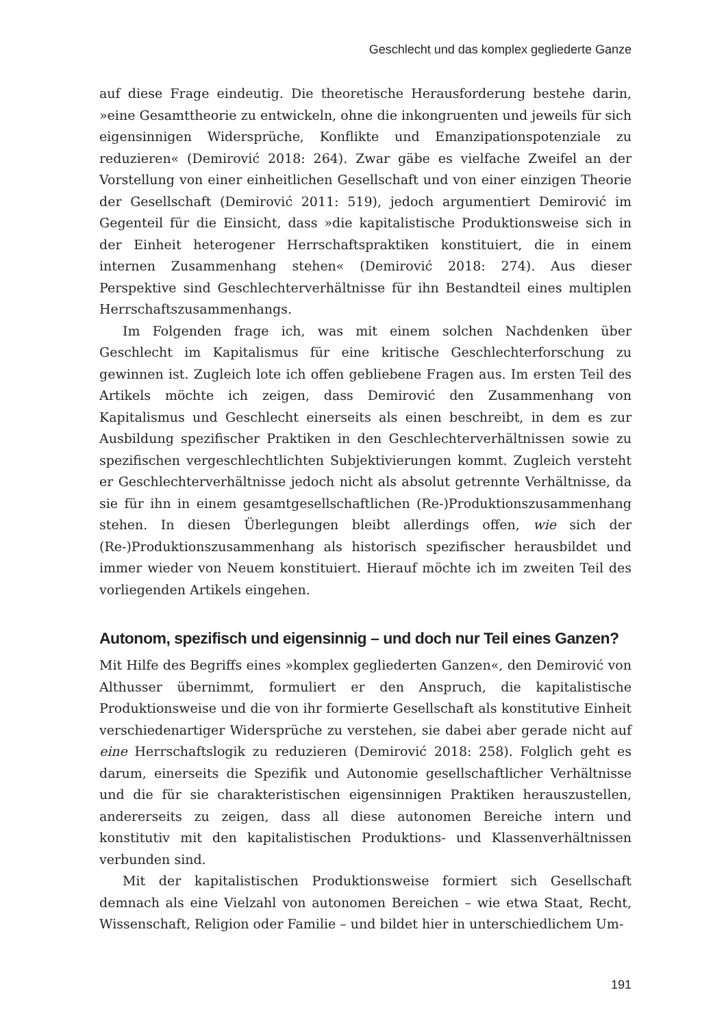Geschlecht und das komplex gegliederte Ganze
auf diese Frage eindeutig. Die theoretische Herausforderung bestehe darin, »eine Gesamttheorie zu entwickeln, ohne die inkongruenten und jeweils für sich eigensinnigen Widersprüche, Konflikte und Emanzipationspotenziale zu reduzieren« (Demirović 2018: 264). Zwar gäbe es vielfache Zweifel an der Vorstellung von einer einheitlichen Gesellschaft und von einer einzigen Theorie der Gesellschaft (Demirović 2011: 519), jedoch argumentiert Demirović im Gegenteil für die Einsicht, dass »die kapitalistische Produktionsweise sich in der Einheit heterogener Herrschaftspraktiken konstituiert, die in einem internen Zusammenhang stehen« (Demirović 2018: 274). Aus dieser Perspektive sind Geschlechterverhältnisse für ihn Bestandteil eines multiplen Herrschaftszusammenhangs.
Im Folgenden frage ich, was mit einem solchen Nachdenken über Geschlecht im Kapitalismus für eine kritische Geschlechterforschung zu gewinnen ist. Zugleich lote ich offen gebliebene Fragen aus. Im ersten Teil des Artikels möchte ich zeigen, dass Demirović den Zusammenhang von Kapitalismus und Geschlecht einerseits als einen beschreibt, in dem es zur Ausbildung spezifischer Praktiken in den Geschlechterverhältnissen sowie zu spezifischen vergeschlechtlichten Subjektivierungen kommt. Zugleich versteht er Geschlechterverhältnisse jedoch nicht als absolut getrennte Verhältnisse, da sie für ihn in einem gesamtgesellschaftlichen (Re-)Produktionszusammenhang stehen. In diesen Überlegungen bleibt allerdings offen, wie sich der (Re-)Produktionszusammenhang als historisch spezifischer herausbildet und immer wieder von Neuem konstituiert. Hierauf möchte ich im zweiten Teil des vorliegenden Artikels eingehen.
Autonom, spezifisch und eigensinnig – und doch nur Teil eines Ganzen?
Mit Hilfe des Begriffs eines »komplex gegliederten Ganzen«, den Demirović von Althusser übernimmt, formuliert er den Anspruch, die kapitalistische Produktionsweise und die von ihr formierte Gesellschaft als konstitutive Einheit verschiedenartiger Widersprüche zu verstehen, sie dabei aber gerade nicht auf eine Herrschaftslogik zu reduzieren (Demirović 2018: 258). Folglich geht es darum, einerseits die Spezifik und Autonomie gesellschaftlicher Verhältnisse und die für sie charakteristischen eigensinnigen Praktiken herauszustellen, andererseits zu zeigen, dass all diese autonomen Bereiche intern und konstitutiv mit den kapitalistischen Produktions- und Klassenverhältnissen verbunden sind.
Mit der kapitalistischen Produktionsweise formiert sich Gesellschaft demnach als eine Vielzahl von autonomen Bereichen – wie etwa Staat, Recht, Wissenschaft, Religion oder Familie – und bildet hier in unterschiedlichem Um-
191